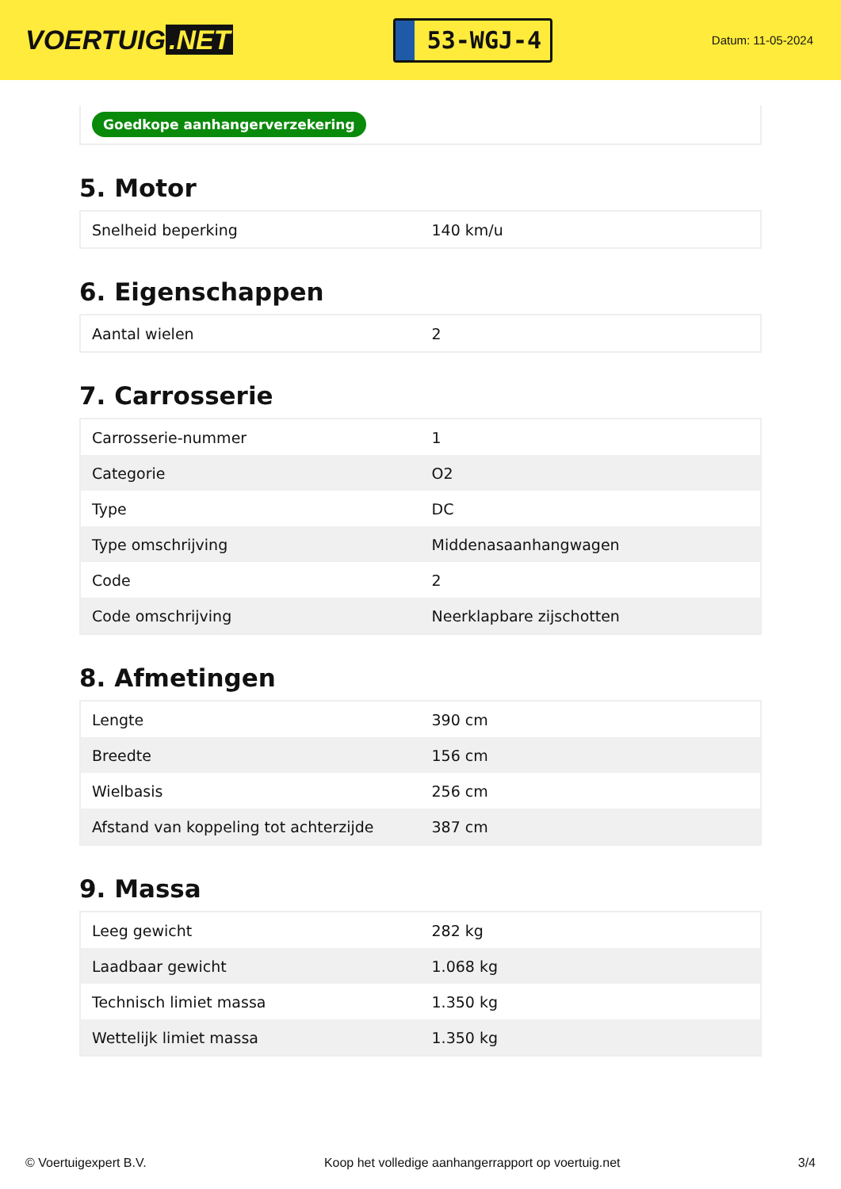VOERTUIG.NET
53-WGJ-4
Datum: 11-05-2024
Goedkope aanhangerverzekering
5. Motor
| Snelheid beperking | 140 km/u |
6. Eigenschappen
| Aantal wielen | 2 |
7. Carrosserie
| Carrosserie-nummer | 1 |
| Categorie | O2 |
| Type | DC |
| Type omschrijving | Middenasaanhangwagen |
| Code | 2 |
| Code omschrijving | Neerklapbare zijschotten |
8. Afmetingen
| Lengte | 390 cm |
| Breedte | 156 cm |
| Wielbasis | 256 cm |
| Afstand van koppeling tot achterzijde | 387 cm |
9. Massa
| Leeg gewicht | 282 kg |
| Laadbaar gewicht | 1.068 kg |
| Technisch limiet massa | 1.350 kg |
| Wettelijk limiet massa | 1.350 kg |
© Voertuigexpert B.V. Koop het volledige aanhangerrapport op voertuig.net 3/4